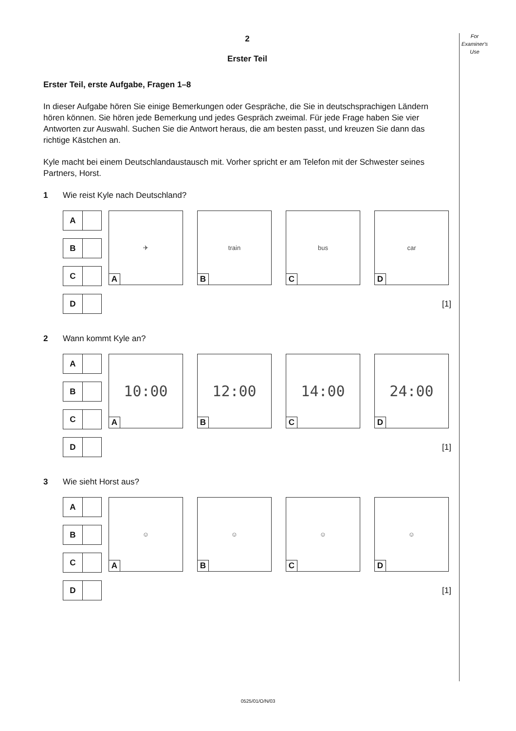For
Examiner's
Use
2
Erster Teil
Erster Teil, erste Aufgabe, Fragen 1–8
In dieser Aufgabe hören Sie einige Bemerkungen oder Gespräche, die Sie in deutschsprachigen Ländern hören können. Sie hören jede Bemerkung und jedes Gespräch zweimal. Für jede Frage haben Sie vier Antworten zur Auswahl. Suchen Sie die Antwort heraus, die am besten passt, und kreuzen Sie dann das richtige Kästchen an.
Kyle macht bei einem Deutschlandaustausch mit. Vorher spricht er am Telefon mit der Schwester seines Partners, Horst.
1 Wie reist Kyle nach Deutschland?
A
B
C
D
✈
A
train
B
bus
C
car
D
[1]
2 Wann kommt Kyle an?
A
B
C
D
10:00
A
12:00
B
14:00
C
24:00
D
[1]
3 Wie sieht Horst aus?
A
B
C
D
☺
A
☺
B
☺
C
☺
D
[1]
0525/01/O/N/03